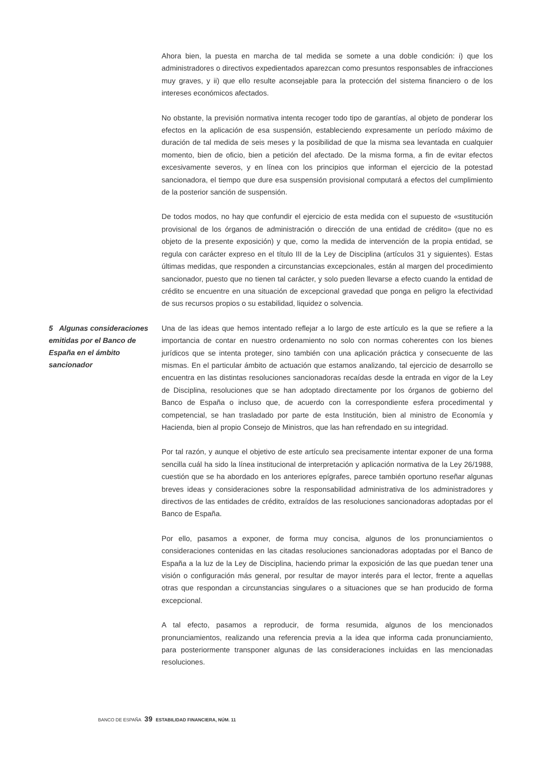Ahora bien, la puesta en marcha de tal medida se somete a una doble condición: i) que los administradores o directivos expedientados aparezcan como presuntos responsables de infracciones muy graves, y ii) que ello resulte aconsejable para la protección del sistema financiero o de los intereses económicos afectados.
No obstante, la previsión normativa intenta recoger todo tipo de garantías, al objeto de ponderar los efectos en la aplicación de esa suspensión, estableciendo expresamente un período máximo de duración de tal medida de seis meses y la posibilidad de que la misma sea levantada en cualquier momento, bien de oficio, bien a petición del afectado. De la misma forma, a fin de evitar efectos excesivamente severos, y en línea con los principios que informan el ejercicio de la potestad sancionadora, el tiempo que dure esa suspensión provisional computará a efectos del cumplimiento de la posterior sanción de suspensión.
De todos modos, no hay que confundir el ejercicio de esta medida con el supuesto de «sustitución provisional de los órganos de administración o dirección de una entidad de crédito» (que no es objeto de la presente exposición) y que, como la medida de intervención de la propia entidad, se regula con carácter expreso en el título III de la Ley de Disciplina (artículos 31 y siguientes). Estas últimas medidas, que responden a circunstancias excepcionales, están al margen del procedimiento sancionador, puesto que no tienen tal carácter, y solo pueden llevarse a efecto cuando la entidad de crédito se encuentre en una situación de excepcional gravedad que ponga en peligro la efectividad de sus recursos propios o su estabilidad, liquidez o solvencia.
5 Algunas consideraciones emitidas por el Banco de España en el ámbito sancionador
Una de las ideas que hemos intentado reflejar a lo largo de este artículo es la que se refiere a la importancia de contar en nuestro ordenamiento no solo con normas coherentes con los bienes jurídicos que se intenta proteger, sino también con una aplicación práctica y consecuente de las mismas. En el particular ámbito de actuación que estamos analizando, tal ejercicio de desarrollo se encuentra en las distintas resoluciones sancionadoras recaídas desde la entrada en vigor de la Ley de Disciplina, resoluciones que se han adoptado directamente por los órganos de gobierno del Banco de España o incluso que, de acuerdo con la correspondiente esfera procedimental y competencial, se han trasladado por parte de esta Institución, bien al ministro de Economía y Hacienda, bien al propio Consejo de Ministros, que las han refrendado en su integridad.
Por tal razón, y aunque el objetivo de este artículo sea precisamente intentar exponer de una forma sencilla cuál ha sido la línea institucional de interpretación y aplicación normativa de la Ley 26/1988, cuestión que se ha abordado en los anteriores epígrafes, parece también oportuno reseñar algunas breves ideas y consideraciones sobre la responsabilidad administrativa de los administradores y directivos de las entidades de crédito, extraídos de las resoluciones sancionadoras adoptadas por el Banco de España.
Por ello, pasamos a exponer, de forma muy concisa, algunos de los pronunciamientos o consideraciones contenidas en las citadas resoluciones sancionadoras adoptadas por el Banco de España a la luz de la Ley de Disciplina, haciendo primar la exposición de las que puedan tener una visión o configuración más general, por resultar de mayor interés para el lector, frente a aquellas otras que respondan a circunstancias singulares o a situaciones que se han producido de forma excepcional.
A tal efecto, pasamos a reproducir, de forma resumida, algunos de los mencionados pronunciamientos, realizando una referencia previa a la idea que informa cada pronunciamiento, para posteriormente transponer algunas de las consideraciones incluidas en las mencionadas resoluciones.
BANCO DE ESPAÑA 39 ESTABILIDAD FINANCIERA, NÚM. 11